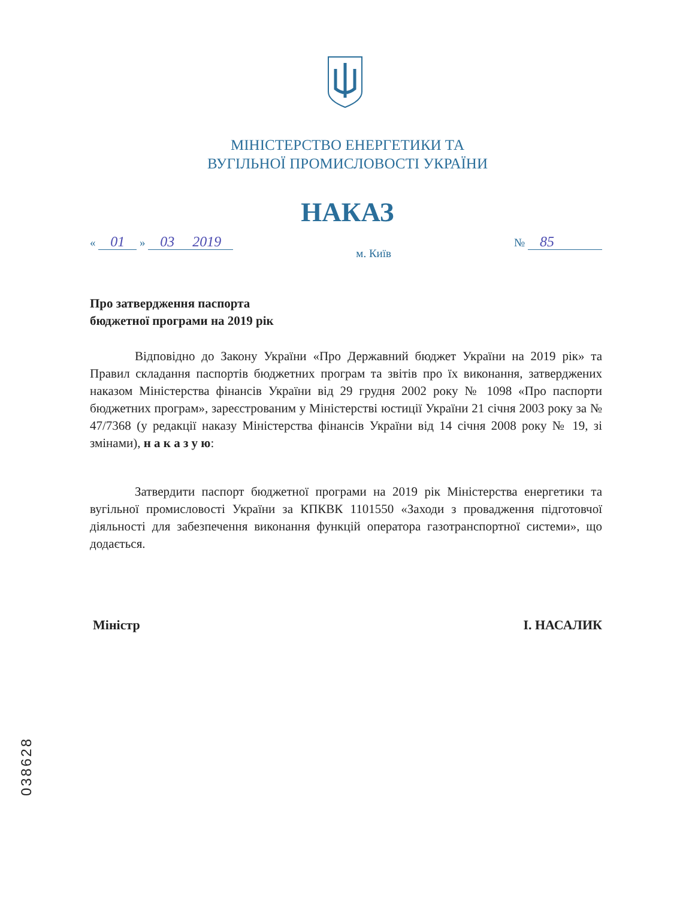МІНІСТЕРСТВО ЕНЕРГЕТИКИ ТА
ВУГІЛЬНОЇ ПРОМИСЛОВОСТІ УКРАЇНИ
НАКАЗ
« 01 » 03 2019 м. Київ № 85
Про затвердження паспорта
бюджетної програми на 2019 рік
Відповідно до Закону України «Про Державний бюджет України на 2019 рік» та Правил складання паспортів бюджетних програм та звітів про їх виконання, затверджених наказом Міністерства фінансів України від 29 грудня 2002 року № 1098 «Про паспорти бюджетних програм», зареєстрованим у Міністерстві юстиції України 21 січня 2003 року за № 47/7368 (у редакції наказу Міністерства фінансів України від 14 січня 2008 року № 19, зі змінами), н а к а з у ю:
Затвердити паспорт бюджетної програми на 2019 рік Міністерства енергетики та вугільної промисловості України за КПКВК 1101550 «Заходи з провадження підготовчої діяльності для забезпечення виконання функцій оператора газотранспортної системи», що додається.
Міністр І. НАСАЛИК
038628